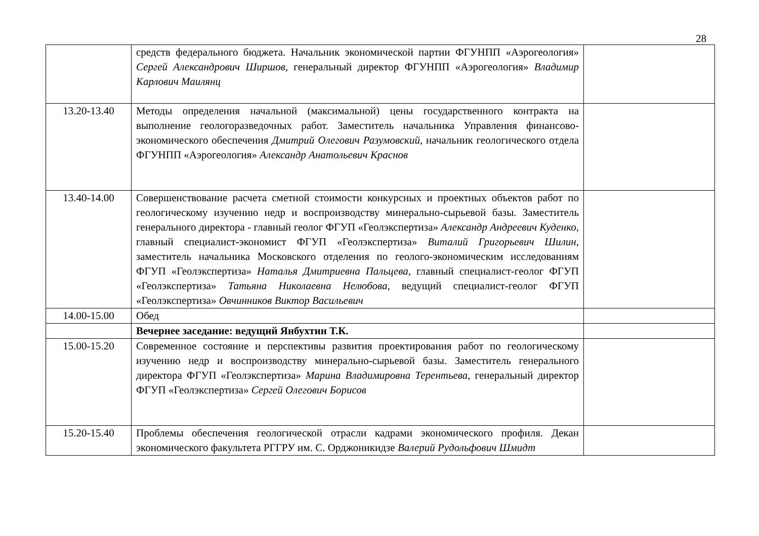28
| | средств федерального бюджета. Начальник экономической партии ФГУНПП «Аэрогеология» Сергей Александрович Ширшов, генеральный директор ФГУНПП «Аэрогеология» Владимир Карлович Маилянц | |
| 13.20-13.40 | Методы определения начальной (максимальной) цены государственного контракта на выполнение геологоразведочных работ. Заместитель начальника Управления финансово-экономического обеспечения Дмитрий Олегович Разумовский, начальник геологического отдела ФГУНПП «Аэрогеология» Александр Анатольевич Краснов | |
| 13.40-14.00 | Совершенствование расчета сметной стоимости конкурсных и проектных объектов работ по геологическому изучению недр и воспроизводству минерально-сырьевой базы. Заместитель генерального директора - главный геолог ФГУП «Геолэкспертиза» Александр Андреевич Куденко, главный специалист-экономист ФГУП «Геолэкспертиза» Виталий Григорьевич Шилин , заместитель начальника Московского отделения по геолого-экономическим исследованиям ФГУП «Геолэкспертиза» Наталья Дмитриевна Пальцева , главный специалист-геолог ФГУП «Геолэкспертиза» Татьяна Николаевна Нелюбова, ведущий специалист-геолог ФГУП «Геолэкспертиза» Овчинников Виктор Васильевич | |
| 14.00-15.00 | Обед | |
| | Вечернее заседание: ведущий Янбухтин Т.К. | |
| 15.00-15.20 | Современное состояние и перспективы развития проектирования работ по геологическому изучению недр и воспроизводству минерально-сырьевой базы. Заместитель генерального директора ФГУП «Геолэкспертиза» Марина Владимировна Терентьева , генеральный директор ФГУП «Геолэкспертиза» Сергей Олегович Борисов | |
| 15.20-15.40 | Проблемы обеспечения геологической отрасли кадрами экономического профиля. Декан экономического факультета РГГРУ им. С. Орджоникидзе Валерий Рудольфович Шмидт | |